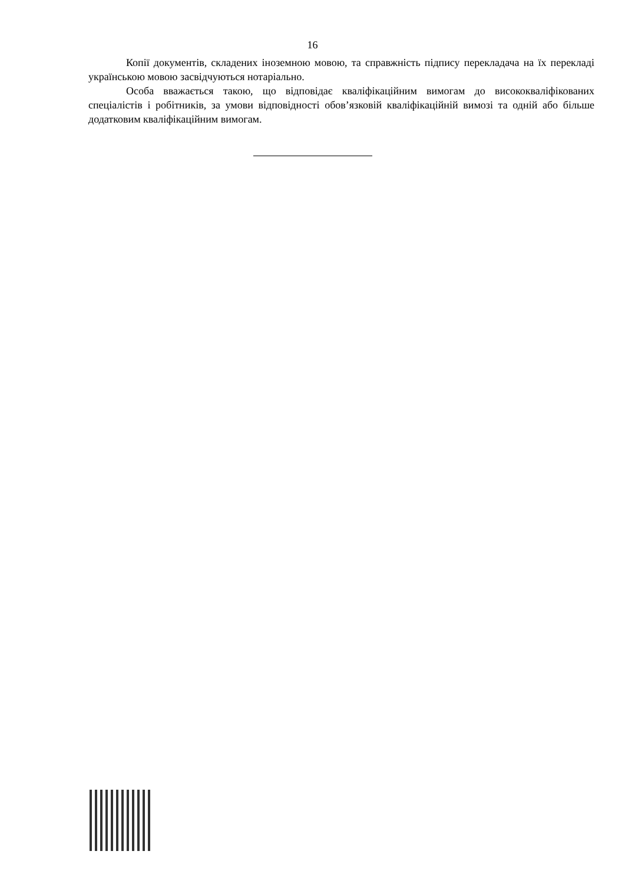16
Копії документів, складених іноземною мовою, та справжність підпису перекладача на їх перекладі українською мовою засвідчуються нотаріально.
Особа вважається такою, що відповідає кваліфікаційним вимогам до висококваліфікованих спеціалістів і робітників, за умови відповідності обов’язковій кваліфікаційній вимозі та одній або більше додатковим кваліфікаційним вимогам.